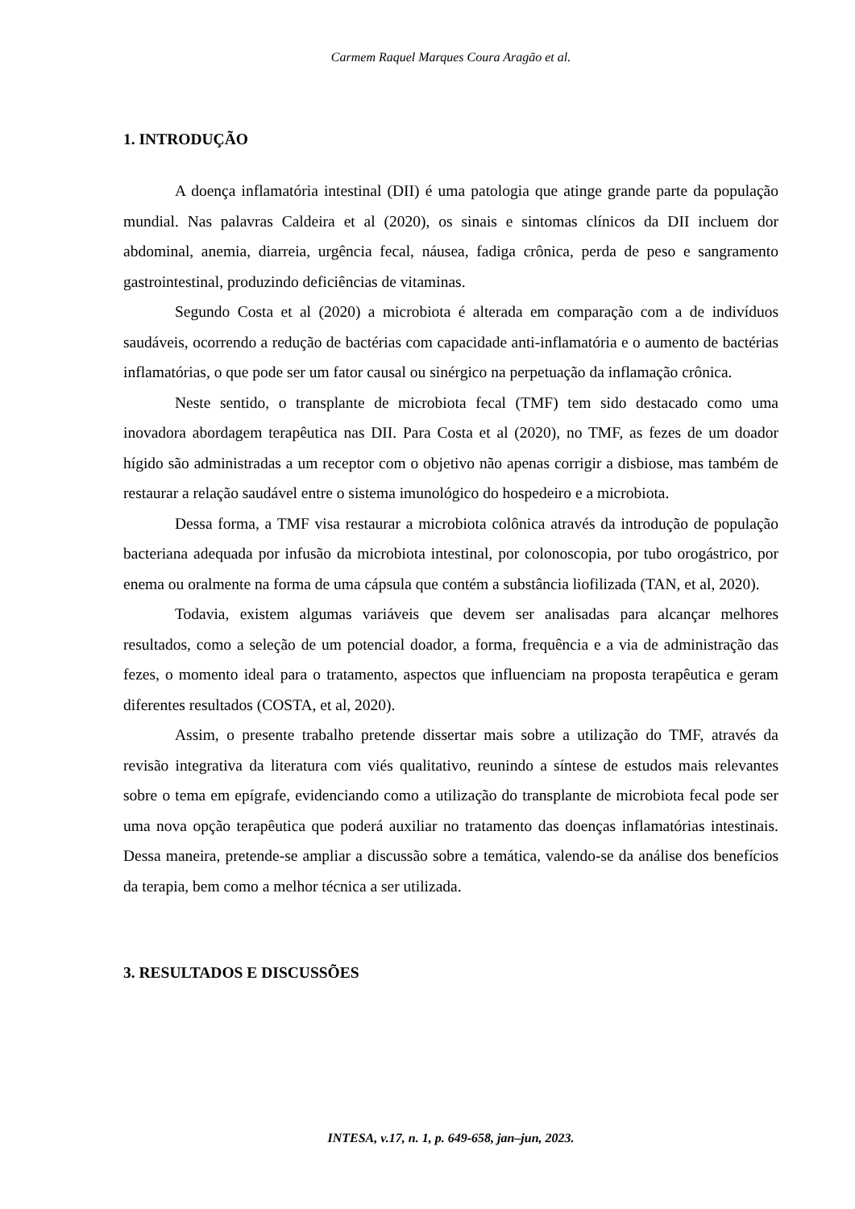Carmem Raquel Marques Coura Aragão et al.
1. INTRODUÇÃO
A doença inflamatória intestinal (DII) é uma patologia que atinge grande parte da população mundial. Nas palavras Caldeira et al (2020), os sinais e sintomas clínicos da DII incluem dor abdominal, anemia, diarreia, urgência fecal, náusea, fadiga crônica, perda de peso e sangramento gastrointestinal, produzindo deficiências de vitaminas.
Segundo Costa et al (2020) a microbiota é alterada em comparação com a de indivíduos saudáveis, ocorrendo a redução de bactérias com capacidade anti-inflamatória e o aumento de bactérias inflamatórias, o que pode ser um fator causal ou sinérgico na perpetuação da inflamação crônica.
Neste sentido, o transplante de microbiota fecal (TMF) tem sido destacado como uma inovadora abordagem terapêutica nas DII. Para Costa et al (2020), no TMF, as fezes de um doador hígido são administradas a um receptor com o objetivo não apenas corrigir a disbiose, mas também de restaurar a relação saudável entre o sistema imunológico do hospedeiro e a microbiota.
Dessa forma, a TMF visa restaurar a microbiota colônica através da introdução de população bacteriana adequada por infusão da microbiota intestinal, por colonoscopia, por tubo orogástrico, por enema ou oralmente na forma de uma cápsula que contém a substância liofilizada (TAN, et al, 2020).
Todavia, existem algumas variáveis que devem ser analisadas para alcançar melhores resultados, como a seleção de um potencial doador, a forma, frequência e a via de administração das fezes, o momento ideal para o tratamento, aspectos que influenciam na proposta terapêutica e geram diferentes resultados (COSTA, et al, 2020).
Assim, o presente trabalho pretende dissertar mais sobre a utilização do TMF, através da revisão integrativa da literatura com viés qualitativo, reunindo a síntese de estudos mais relevantes sobre o tema em epígrafe, evidenciando como a utilização do transplante de microbiota fecal pode ser uma nova opção terapêutica que poderá auxiliar no tratamento das doenças inflamatórias intestinais. Dessa maneira, pretende-se ampliar a discussão sobre a temática, valendo-se da análise dos benefícios da terapia, bem como a melhor técnica a ser utilizada.
3. RESULTADOS E DISCUSSÕES
INTESA, v.17, n. 1, p. 649-658, jan–jun, 2023.